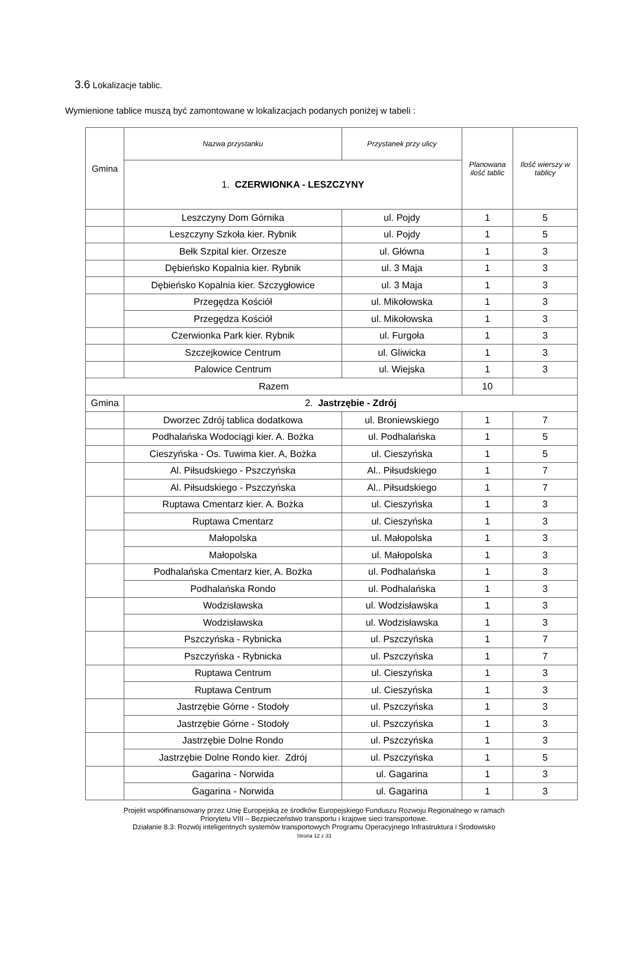3.6 Lokalizacje tablic.
Wymienione tablice muszą być zamontowane w lokalizacjach podanych poniżej w tabeli :
| Gmina | Nazwa przystanku | Przystanek przy ulicy | Planowana ilość tablic | Ilość wierszy w tablicy |
| | 1. CZERWIONKA - LESZCZYNY | | | |
| | Leszczyny Dom Górnika | ul. Pojdy | 1 | 5 |
| | Leszczyny Szkoła kier. Rybnik | ul. Pojdy | 1 | 5 |
| | Bełk Szpital kier. Orzesze | ul. Główna | 1 | 3 |
| | Dębieńsko Kopalnia kier. Rybnik | ul. 3 Maja | 1 | 3 |
| | Dębieńsko Kopalnia kier. Szczygłowice | ul. 3 Maja | 1 | 3 |
| | Przegędza Kościół | ul. Mikołowska | 1 | 3 |
| | Przegędza Kościół | ul. Mikołowska | 1 | 3 |
| | Czerwionka Park kier. Rybnik | ul. Furgoła | 1 | 3 |
| | Szczejkowice Centrum | ul. Gliwicka | 1 | 3 |
| | Palowice Centrum | ul. Wiejska | 1 | 3 |
| Razem | | | 10 | |
| Gmina | 2. Jastrzębie - Zdrój | | | |
| | Dworzec Zdrój tablica dodatkowa | ul. Broniewskiego | 1 | 7 |
| | Podhalańska Wodociągi kier. A. Bożka | ul. Podhalańska | 1 | 5 |
| | Cieszyńska - Os. Tuwima kier. A, Bożka | ul. Cieszyńska | 1 | 5 |
| | Al. Piłsudskiego - Pszczyńska | Al.. Piłsudskiego | 1 | 7 |
| | Al. Piłsudskiego - Pszczyńska | Al.. Piłsudskiego | 1 | 7 |
| | Ruptawa Cmentarz kier. A. Bożka | ul. Cieszyńska | 1 | 3 |
| | Ruptawa Cmentarz | ul. Cieszyńska | 1 | 3 |
| | Małopolska | ul. Małopolska | 1 | 3 |
| | Małopolska | ul. Małopolska | 1 | 3 |
| | Podhalańska Cmentarz kier, A. Bożka | ul. Podhalańska | 1 | 3 |
| | Podhalańska Rondo | ul. Podhalańska | 1 | 3 |
| | Wodzisławska | ul. Wodzisławska | 1 | 3 |
| | Wodzisławska | ul. Wodzisławska | 1 | 3 |
| | Pszczyńska - Rybnicka | ul. Pszczyńska | 1 | 7 |
| | Pszczyńska - Rybnicka | ul. Pszczyńska | 1 | 7 |
| | Ruptawa Centrum | ul. Cieszyńska | 1 | 3 |
| | Ruptawa Centrum | ul. Cieszyńska | 1 | 3 |
| | Jastrzębie Górne - Stodoły | ul. Pszczyńska | 1 | 3 |
| | Jastrzębie Górne - Stodoły | ul. Pszczyńska | 1 | 3 |
| | Jastrzębie Dolne Rondo | ul. Pszczyńska | 1 | 3 |
| | Jastrzębie Dolne Rondo kier. Zdrój | ul. Pszczyńska | 1 | 5 |
| | Gagarina - Norwida | ul. Gagarina | 1 | 3 |
| | Gagarina - Norwida | ul. Gagarina | 1 | 3 |
Projekt współfinansowany przez Unię Europejską ze środków Europejskiego Funduszu Rozwoju Regionalnego w ramach
Priorytetu VIII – Bezpieczeństwo transportu i krajowe sieci transportowe.
Działanie 8.3: Rozwój inteligentnych systemów transportowych Programu Operacyjnego Infrastruktura i Środowisko
Strona 12 z 33